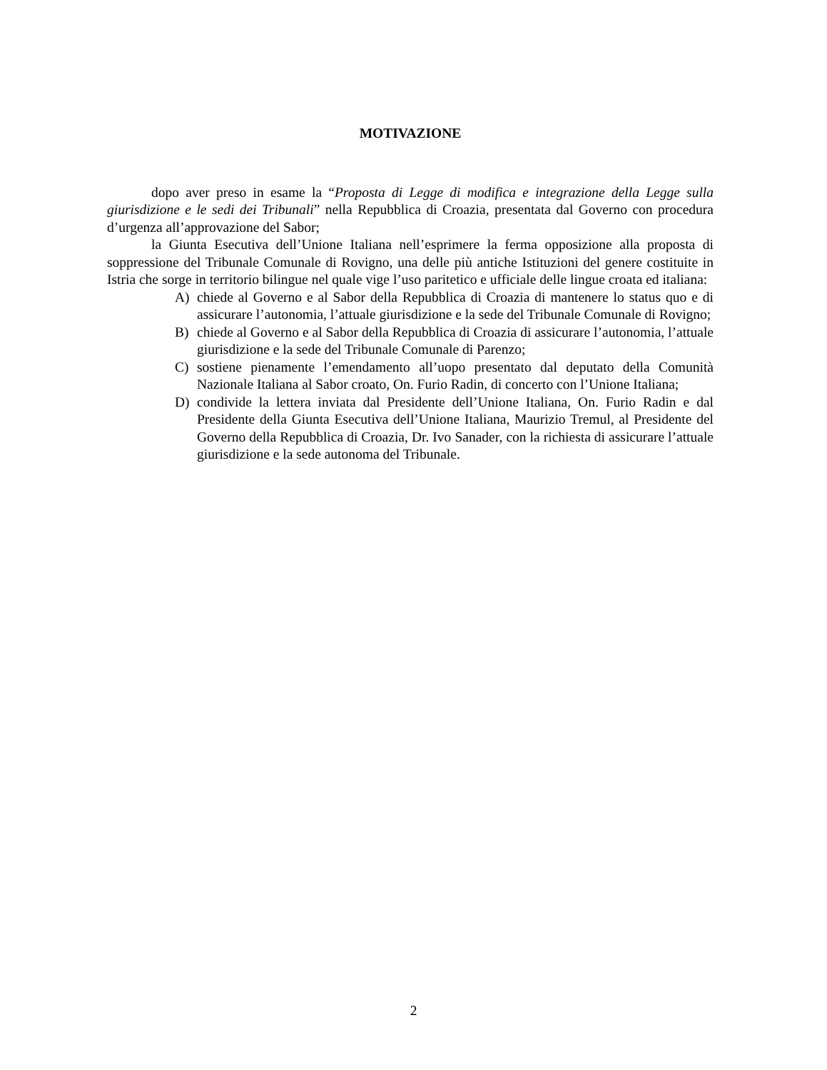MOTIVAZIONE
dopo aver preso in esame la “Proposta di Legge di modifica e integrazione della Legge sulla giurisdizione e le sedi dei Tribunali” nella Repubblica di Croazia, presentata dal Governo con procedura d’urgenza all’approvazione del Sabor;
la Giunta Esecutiva dell’Unione Italiana nell’esprimere la ferma opposizione alla proposta di soppressione del Tribunale Comunale di Rovigno, una delle più antiche Istituzioni del genere costituite in Istria che sorge in territorio bilingue nel quale vige l’uso paritetico e ufficiale delle lingue croata ed italiana:
A) chiede al Governo e al Sabor della Repubblica di Croazia di mantenere lo status quo e di assicurare l’autonomia, l’attuale giurisdizione e la sede del Tribunale Comunale di Rovigno;
B) chiede al Governo e al Sabor della Repubblica di Croazia di assicurare l’autonomia, l’attuale giurisdizione e la sede del Tribunale Comunale di Parenzo;
C) sostiene pienamente l’emendamento all’uopo presentato dal deputato della Comunità Nazionale Italiana al Sabor croato, On. Furio Radin, di concerto con l’Unione Italiana;
D) condivide la lettera inviata dal Presidente dell’Unione Italiana, On. Furio Radin e dal Presidente della Giunta Esecutiva dell’Unione Italiana, Maurizio Tremul, al Presidente del Governo della Repubblica di Croazia, Dr. Ivo Sanader, con la richiesta di assicurare l’attuale giurisdizione e la sede autonoma del Tribunale.
2